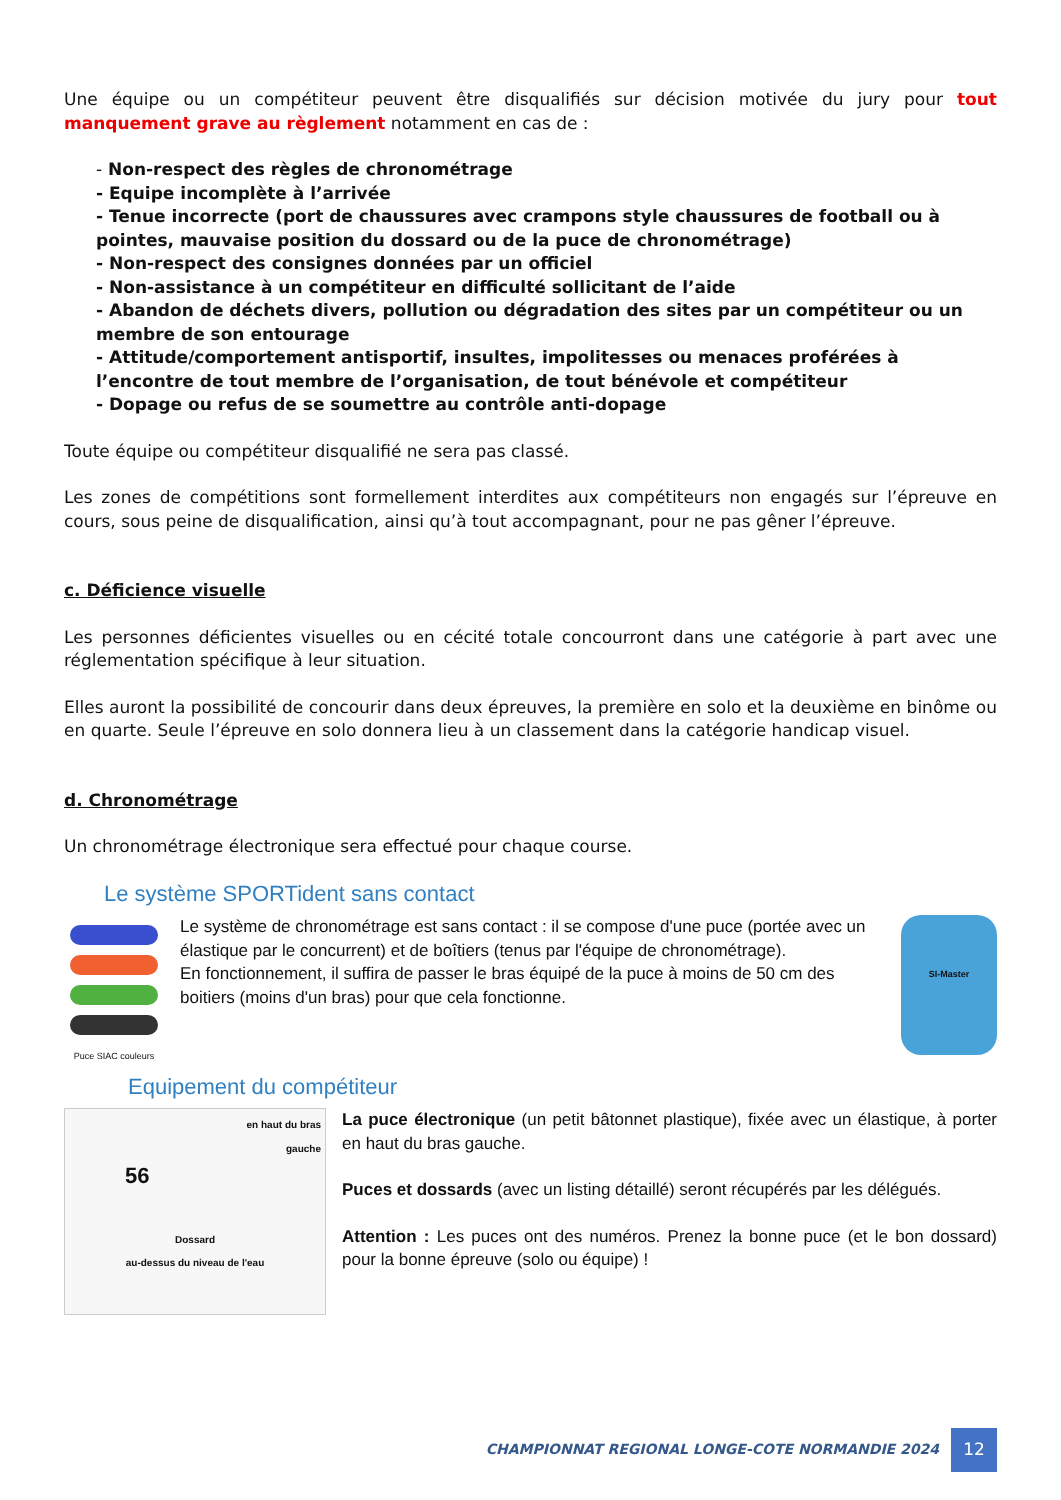Une équipe ou un compétiteur peuvent être disqualifiés sur décision motivée du jury pour tout manquement grave au règlement notamment en cas de :
- Non-respect des règles de chronométrage
- Equipe incomplète à l’arrivée
- Tenue incorrecte (port de chaussures avec crampons style chaussures de football ou à pointes, mauvaise position du dossard ou de la puce de chronométrage)
- Non-respect des consignes données par un officiel
- Non-assistance à un compétiteur en difficulté sollicitant de l’aide
- Abandon de déchets divers, pollution ou dégradation des sites par un compétiteur ou un membre de son entourage
- Attitude/comportement antisportif, insultes, impolitesses ou menaces proférées à l’encontre de tout membre de l’organisation, de tout bénévole et compétiteur
- Dopage ou refus de se soumettre au contrôle anti-dopage
Toute équipe ou compétiteur disqualifié ne sera pas classé.
Les zones de compétitions sont formellement interdites aux compétiteurs non engagés sur l’épreuve en cours, sous peine de disqualification, ainsi qu’à tout accompagnant, pour ne pas gêner l’épreuve.
c. Déficience visuelle
Les personnes déficientes visuelles ou en cécité totale concourront dans une catégorie à part avec une réglementation spécifique à leur situation.
Elles auront la possibilité de concourir dans deux épreuves, la première en solo et la deuxième en binôme ou en quarte. Seule l’épreuve en solo donnera lieu à un classement dans la catégorie handicap visuel.
d. Chronométrage
Un chronométrage électronique sera effectué pour chaque course.
Le système SPORTident sans contact
Puce SIAC couleurs
Le système de chronométrage est sans contact : il se compose d'une puce (portée avec un élastique par le concurrent) et de boîtiers (tenus par l'équipe de chronométrage).
En fonctionnement, il suffira de passer le bras équipé de la puce à moins de 50 cm des boitiers (moins d'un bras) pour que cela fonctionne.
SI-Master
Equipement du compétiteur
en haut du bras
gauche
56
Dossard
au-dessus du niveau de l'eau
La puce électronique (un petit bâtonnet plastique), fixée avec un élastique, à porter en haut du bras gauche.
Puces et dossards (avec un listing détaillé) seront récupérés par les délégués.
Attention : Les puces ont des numéros. Prenez la bonne puce (et le bon dossard) pour la bonne épreuve (solo ou équipe) !
CHAMPIONNAT REGIONAL LONGE-COTE NORMANDIE 2024 12